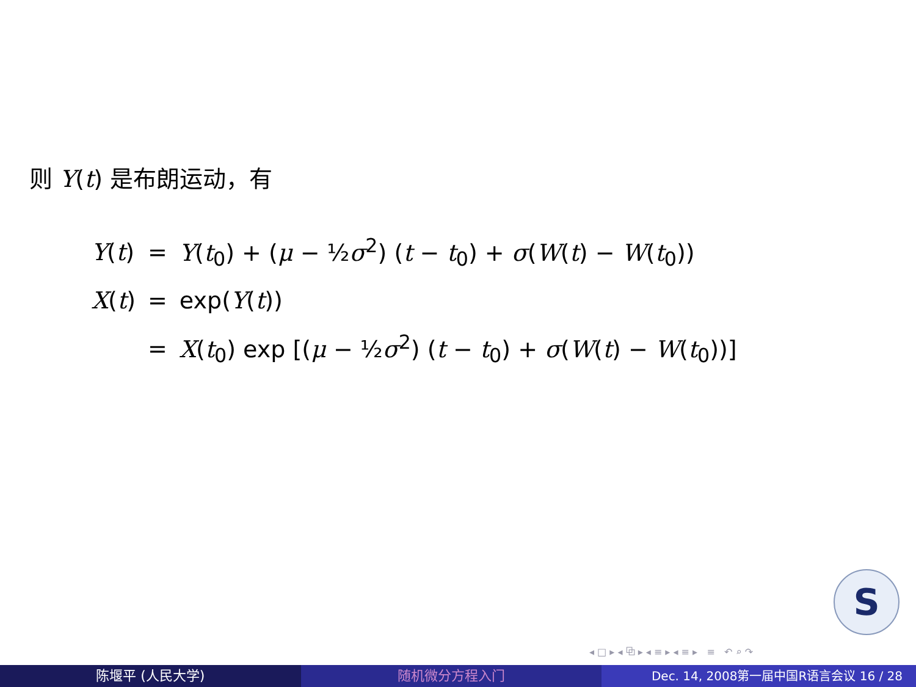则 Y(t) 是布朗运动，有
| Y ( t ) | = | Y ( t<sub>0</sub>) + ( μ − ½ σ<sup>2</sup>) ( t − t<sub>0</sub>) + σ ( W ( t ) − W ( t<sub>0</sub>)) |
| X ( t ) | = | exp( Y ( t )) |
| | = | X ( t<sub>0</sub>) exp [( μ − ½ σ<sup>2</sup>) ( t − t<sub>0</sub>) + σ ( W ( t ) − W ( t<sub>0</sub>))] |
S
◂ □ ▸ ◂ ⧉ ▸ ◂ ≡ ▸ ◂ ≡ ▸ ≡ ↶ ⌕ ↷
陈堰平 (人民大学) 随机微分方程入门 Dec. 14, 2008第一届中国R语言会议 16 / 28